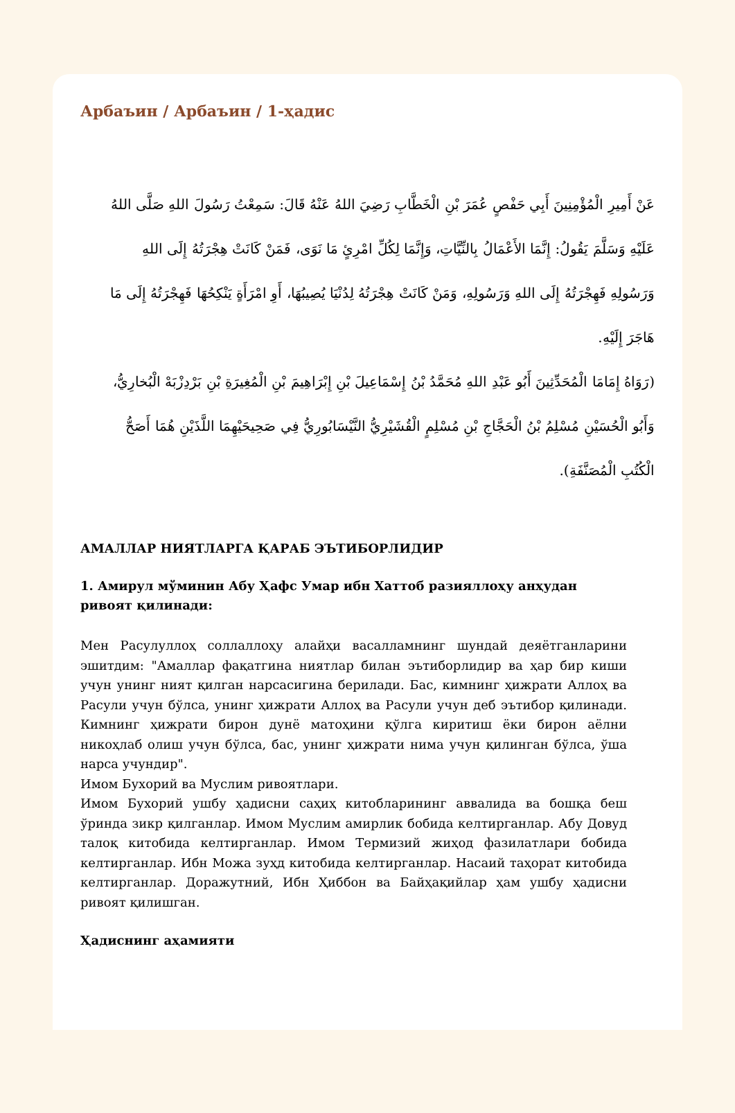Арбаъин / Арбаъин / 1-ҳадис
عَنْ أَمِيرِ الْمُؤْمِنِينَ أَبِي حَفْصٍ عُمَرَ بْنِ الْخَطَّابِ رَضِيَ اللهُ عَنْهُ قَالَ: سَمِعْتُ رَسُولَ اللهِ صَلَّى اللهُ عَلَيْهِ وَسَلَّمَ يَقُولُ: إِنَّمَا الأَعْمَالُ بِالنِّيَّاتِ، وَإِنَّمَا لِكُلِّ امْرِئٍ مَا نَوَى، فَمَنْ كَانَتْ هِجْرَتُهُ إِلَى اللهِ وَرَسُولِهِ فَهِجْرَتُهُ إِلَى اللهِ وَرَسُولِهِ، وَمَنْ كَانَتْ هِجْرَتُهُ لِدُنْيَا يُصِيبُهَا، أَوِ امْرَأَةٍ يَنْكِحُهَا فَهِجْرَتُهُ إِلَى مَا هَاجَرَ إِلَيْهِ.
(رَوَاهُ إِمَامَا الْمُحَدِّثِينَ أَبُو عَبْدِ اللهِ مُحَمَّدُ بْنُ إِسْمَاعِيلَ بْنِ إِبْرَاهِيمَ بْنِ الْمُغِيرَةِ بْنِ بَرْدِزْبَهْ الْبُخارِيُّ، وَأَبُو الْحُسَيْنِ مُسْلِمُ بْنُ الْحَجَّاجِ بْنِ مُسْلِمٍ الْقُشَيْرِيُّ النَّيْسَابُورِيُّ فِي صَحِيحَيْهِمَا اللَّذَيْنِ هُمَا أَصَحُّ الْكُتُبِ الْمُصَنَّفَةِ).
АМАЛЛАР НИЯТЛАРГА ҚАРАБ ЭЪТИБОРЛИДИР
1. Амирул мўминин Абу Ҳафс Умар ибн Хаттоб разияллоҳу анҳудан ривоят қилинади:
Мен Расулуллоҳ соллаллоҳу алайҳи васалламнинг шундай деяётганларини эшитдим: "Амаллар фақатгина ниятлар билан эътиборлидир ва ҳар бир киши учун унинг ният қилган нарсасигина берилади. Бас, кимнинг ҳижрати Аллоҳ ва Расули учун бўлса, унинг ҳижрати Аллоҳ ва Расули учун деб эътибор қилинади. Кимнинг ҳижрати бирон дунё матоҳини қўлга киритиш ёки бирон аёлни никоҳлаб олиш учун бўлса, бас, унинг ҳижрати нима учун қилинган бўлса, ўша нарса учундир".
Имом Бухорий ва Муслим ривоятлари.
Имом Бухорий ушбу ҳадисни саҳиҳ китобларининг аввалида ва бошқа беш ўринда зикр қилганлар. Имом Муслим амирлик бобида келтирганлар. Абу Довуд талоқ китобида келтирганлар. Имом Термизий жиҳод фазилатлари бобида келтирганлар. Ибн Можа зуҳд китобида келтирганлар. Насаий таҳорат китобида келтирганлар. Доражутний, Ибн Ҳиббон ва Байҳақийлар ҳам ушбу ҳадисни ривоят қилишган.
Ҳадиснинг аҳамияти